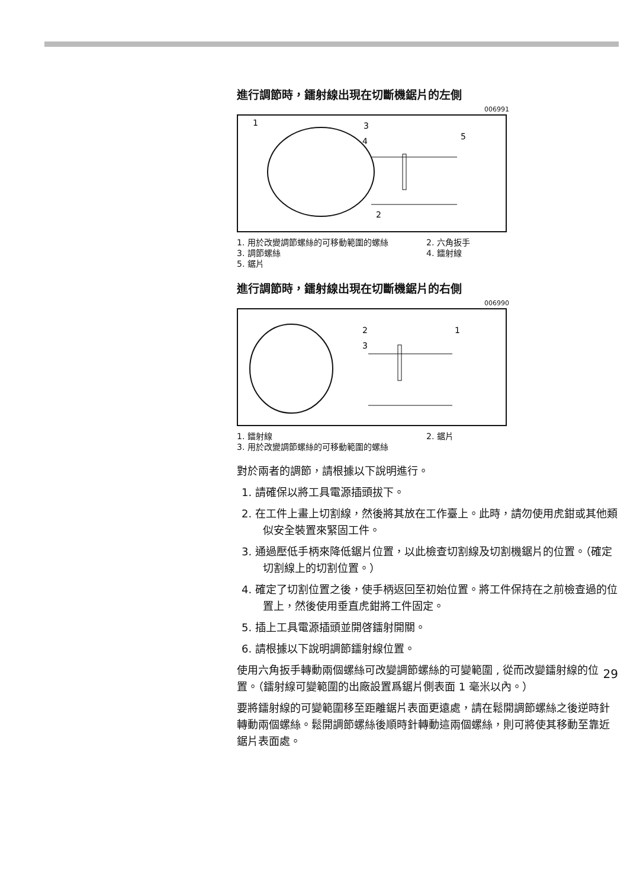進行調節時，鐳射線出現在切斷機鋸片的左側
006991
1
3
4
5
2
1. 用於改變調節螺絲的可移動範圍的螺絲
2. 六角扳手
3. 調節螺絲
4. 鐳射線
5. 鋸片
進行調節時，鐳射線出現在切斷機鋸片的右側
006990
2
1
3
1. 鐳射線
2. 鋸片
3. 用於改變調節螺絲的可移動範圍的螺絲
對於兩者的調節，請根據以下說明進行。
1. 請確保以將工具電源插頭拔下。
2. 在工件上畫上切割線，然後將其放在工作臺上。此時，請勿使用虎鉗或其他類似安全裝置來緊固工件。
3. 通過壓低手柄來降低鋸片位置，以此檢查切割線及切割機鋸片的位置。（確定切割線上的切割位置。）
4. 確定了切割位置之後，使手柄返回至初始位置。將工件保持在之前檢查過的位置上，然後使用垂直虎鉗將工件固定。
5. 插上工具電源插頭並開啓鐳射開關。
6. 請根據以下說明調節鐳射線位置。
使用六角扳手轉動兩個螺絲可改變調節螺絲的可變範圍 , 從而改變鐳射線的位置。（鐳射線可變範圍的出廠設置爲鋸片側表面 1 毫米以內。）
要將鐳射線的可變範圍移至距離鋸片表面更遠處，請在鬆開調節螺絲之後逆時針轉動兩個螺絲。鬆開調節螺絲後順時針轉動這兩個螺絲，則可將使其移動至靠近鋸片表面處。
29